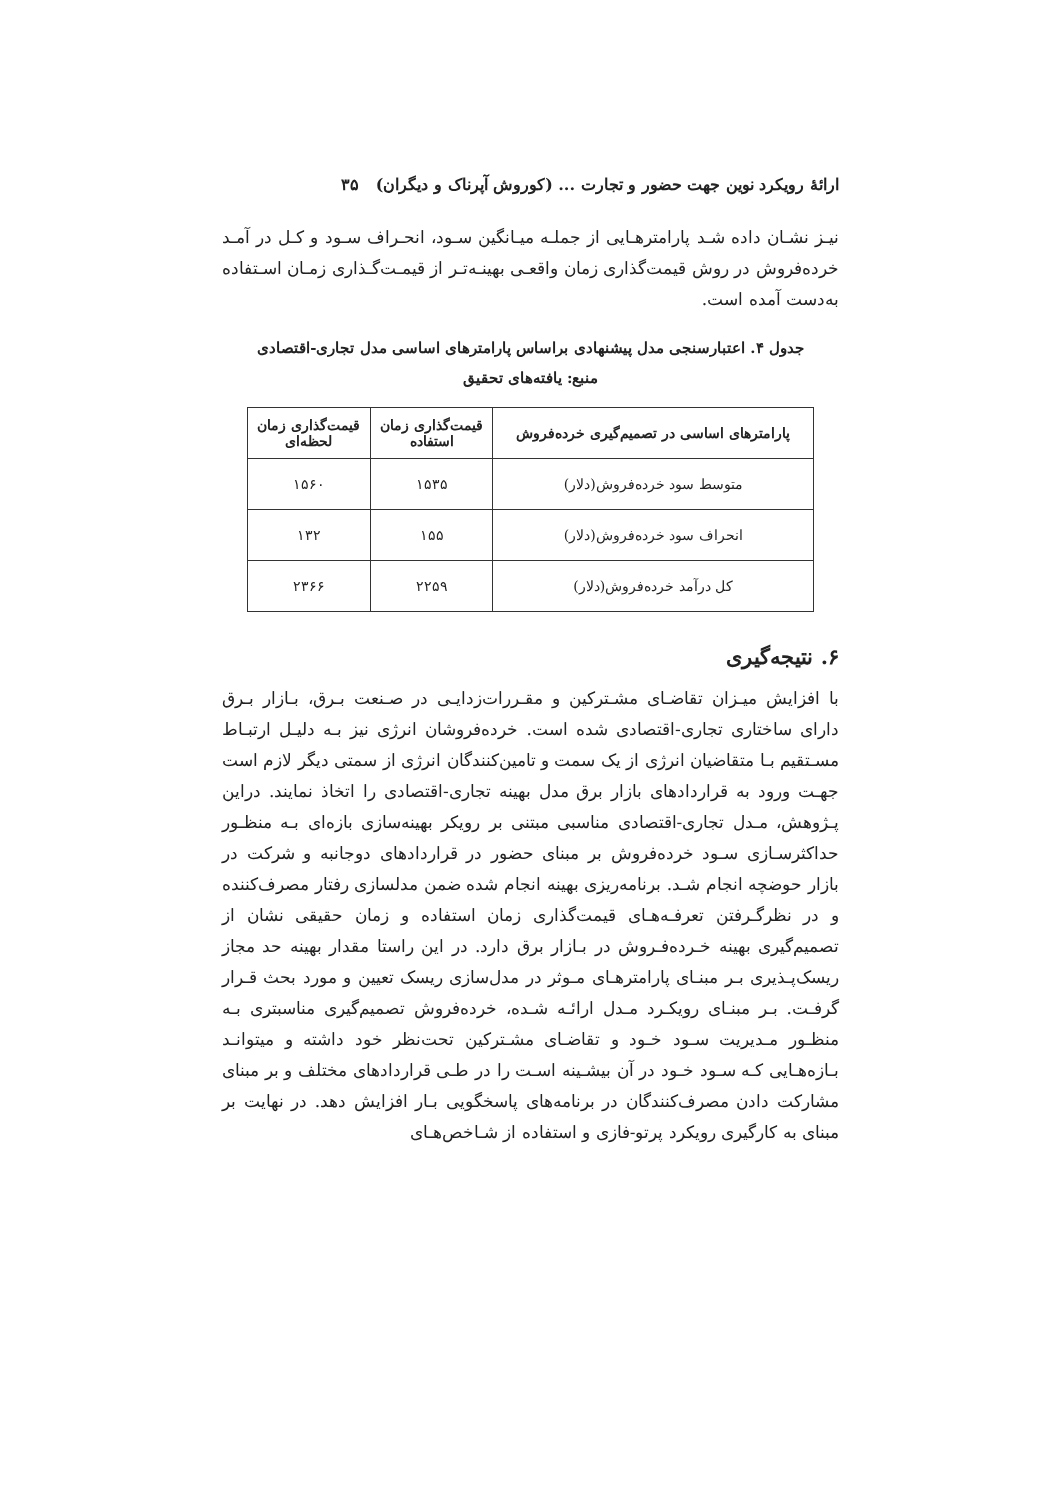ارائهٔ رویکرد نوین جهت حضور و تجارت ... (کوروش آپرناک و دیگران) ۳۵
نیـز نشـان داده شـد پارامترهـایی از جملـه میـانگین سـود، انحـراف سـود و کـل در آمـد خرده‌فروش در روش قیمت‌گذاری زمان واقعـی بهینـه‌تـر از قیمـت‌گـذاری زمـان اسـتفاده به‌دست آمده است.
جدول ۴. اعتبارسنجی مدل پیشنهادی براساس پارامترهای اساسی مدل تجاری-اقتصادی
منبع: یافته‌های تحقیق
| پارامترهای اساسی در تصمیم‌گیری خرده‌فروش | قیمت‌گذاری زمان استفاده | قیمت‌گذاری زمان لحظه‌ای |
| --- | --- | --- |
| متوسط سود خرده‌فروش(دلار) | ۱۵۳۵ | ۱۵۶۰ |
| انحراف سود خرده‌فروش(دلار) | ۱۵۵ | ۱۳۲ |
| کل درآمد خرده‌فروش(دلار) | ۲۲۵۹ | ۲۳۶۶ |
۶. نتیجه‌گیری
با افزایش میـزان تقاضـای مشـترکین و مقـررات‌زدایـی در صـنعت بـرق، بـازار بـرق دارای ساختاری تجاری-اقتصادی شده است. خرده‌فروشان انرژی نیز بـه دلیـل ارتبـاط مسـتقیم بـا متقاضیان انرژی از یک سمت و تامین‌کنندگان انرژی از سمتی دیگر لازم است جهـت ورود به قراردادهای بازار برق مدل بهینه تجاری-اقتصادی را اتخاذ نمایند. دراین پـژوهش، مـدل تجاری-اقتصادی مناسبی مبتنی بر رویکر بهینه‌سازی بازه‌ای بـه منظـور حداکثرسـازی سـود خرده‌فروش بر مبنای حضور در قراردادهای دوجانبه و شرکت در بازار حوضچه انجام شـد. برنامه‌ریزی بهینه انجام شده ضمن مدلسازی رفتار مصرف‌کننده و در نظرگـرفتن تعرفـه‌هـای قیمت‌گذاری زمان استفاده و زمان حقیقی نشان از تصمیم‌گیری بهینه خـرده‌فـروش در بـازار برق دارد. در این راستا مقدار بهینه حد مجاز ریسک‌پـذیری بـر مبنـای پارامترهـای مـوثر در مدل‌سازی ریسک تعیین و مورد بحث قـرار گرفـت. بـر مبنـای رویکـرد مـدل ارائـه شـده، خرده‌فروش تصمیم‌گیری مناسبتری بـه منظـور مـدیریت سـود خـود و تقاضـای مشـترکین تحت‌نظر خود داشته و میتوانـد بـازه‌هـایی کـه سـود خـود در آن بیشـینه اسـت را در طـی قراردادهای مختلف و بر مبنای مشارکت دادن مصرف‌کنندگان در برنامه‌های پاسخگویی بـار افزایش دهد. در نهایت بر مبنای به کارگیری رویکرد پرتو-فازی و استفاده از شـاخص‌هـای